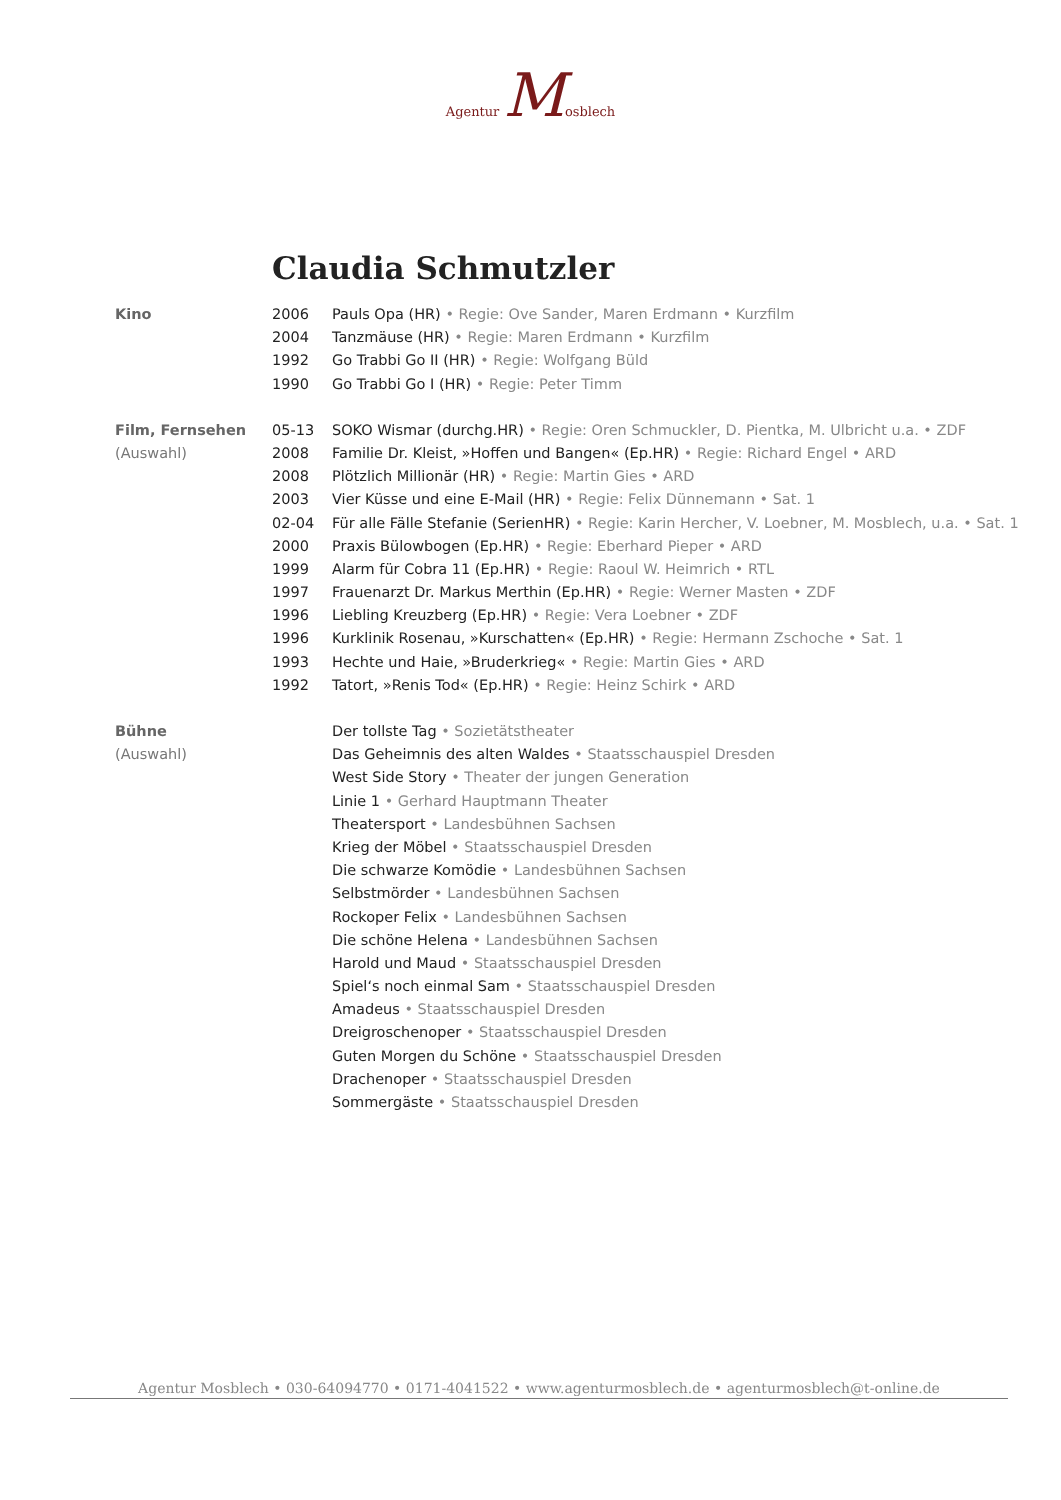Agentur Mosblech
Claudia Schmutzler
| Kino | 2006 | Pauls Opa (HR) • Regie: Ove Sander, Maren Erdmann • Kurzfilm |
| | 2004 | Tanzmäuse (HR) • Regie: Maren Erdmann • Kurzfilm |
| | 1992 | Go Trabbi Go II (HR) • Regie: Wolfgang Büld |
| | 1990 | Go Trabbi Go I (HR) • Regie: Peter Timm |
| Film, Fernsehen | 05-13 | SOKO Wismar (durchg.HR) • Regie: Oren Schmuckler, D. Pientka, M. Ulbricht u.a. • ZDF |
| (Auswahl) | 2008 | Familie Dr. Kleist, »Hoffen und Bangen« (Ep.HR) • Regie: Richard Engel • ARD |
| | 2008 | Plötzlich Millionär (HR) • Regie: Martin Gies • ARD |
| | 2003 | Vier Küsse und eine E-Mail (HR) • Regie: Felix Dünnemann • Sat. 1 |
| | 02-04 | Für alle Fälle Stefanie (SerienHR) • Regie: Karin Hercher, V. Loebner, M. Mosblech, u.a. • Sat. 1 |
| | 2000 | Praxis Bülowbogen (Ep.HR) • Regie: Eberhard Pieper • ARD |
| | 1999 | Alarm für Cobra 11 (Ep.HR) • Regie: Raoul W. Heimrich • RTL |
| | 1997 | Frauenarzt Dr. Markus Merthin (Ep.HR) • Regie: Werner Masten • ZDF |
| | 1996 | Liebling Kreuzberg (Ep.HR) • Regie: Vera Loebner • ZDF |
| | 1996 | Kurklinik Rosenau, »Kurschatten« (Ep.HR) • Regie: Hermann Zschoche • Sat. 1 |
| | 1993 | Hechte und Haie, »Bruderkrieg« • Regie: Martin Gies • ARD |
| | 1992 | Tatort, »Renis Tod« (Ep.HR) • Regie: Heinz Schirk • ARD |
| Bühne | | Der tollste Tag • Sozietätstheater |
| (Auswahl) | | Das Geheimnis des alten Waldes • Staatsschauspiel Dresden |
| | | West Side Story • Theater der jungen Generation |
| | | Linie 1 • Gerhard Hauptmann Theater |
| | | Theatersport • Landesbühnen Sachsen |
| | | Krieg der Möbel • Staatsschauspiel Dresden |
| | | Die schwarze Komödie • Landesbühnen Sachsen |
| | | Selbstmörder • Landesbühnen Sachsen |
| | | Rockoper Felix • Landesbühnen Sachsen |
| | | Die schöne Helena • Landesbühnen Sachsen |
| | | Harold und Maud • Staatsschauspiel Dresden |
| | | Spiel‘s noch einmal Sam • Staatsschauspiel Dresden |
| | | Amadeus • Staatsschauspiel Dresden |
| | | Dreigroschenoper • Staatsschauspiel Dresden |
| | | Guten Morgen du Schöne • Staatsschauspiel Dresden |
| | | Drachenoper • Staatsschauspiel Dresden |
| | | Sommergäste • Staatsschauspiel Dresden |
Agentur Mosblech • 030-64094770 • 0171-4041522 • www.agenturmosblech.de • agenturmosblech@t-online.de